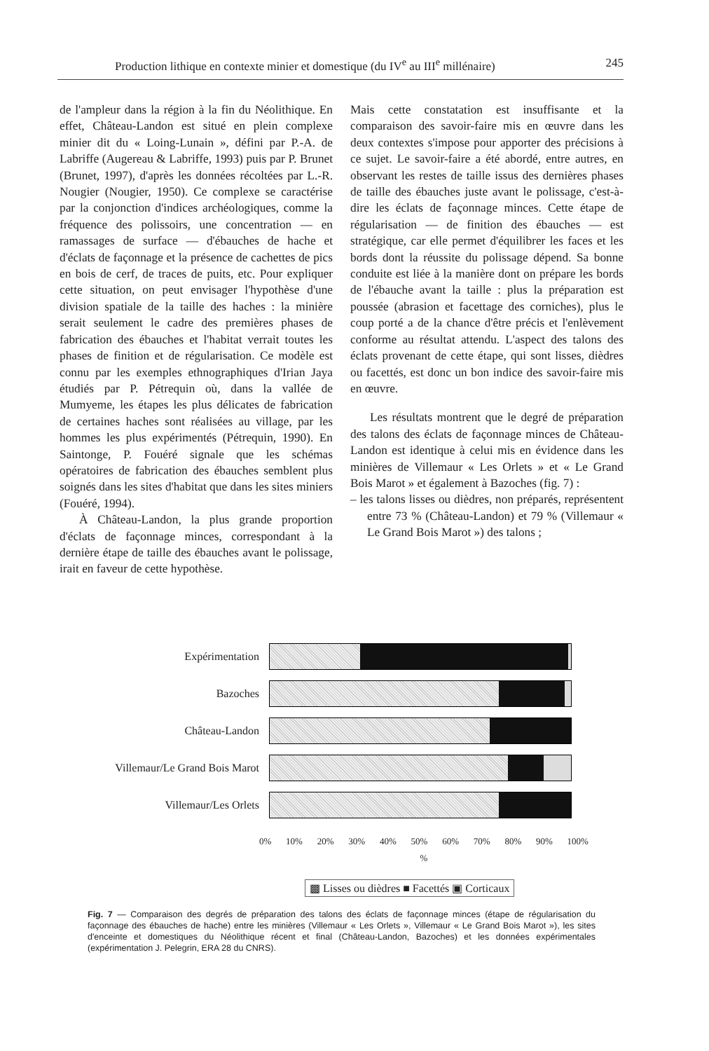Production lithique en contexte minier et domestique (du IV<sup>e</sup> au III<sup>e</sup> millénaire) 245
de l'ampleur dans la région à la fin du Néolithique. En effet, Château-Landon est situé en plein complexe minier dit du « Loing-Lunain », défini par P.-A. de Labriffe (Augereau & Labriffe, 1993) puis par P. Brunet (Brunet, 1997), d'après les données récoltées par L.-R. Nougier (Nougier, 1950). Ce complexe se caractérise par la conjonction d'indices archéologiques, comme la fréquence des polissoirs, une concentration — en ramassages de surface — d'ébauches de hache et d'éclats de façonnage et la présence de cachettes de pics en bois de cerf, de traces de puits, etc. Pour expliquer cette situation, on peut envisager l'hypothèse d'une division spatiale de la taille des haches : la minière serait seulement le cadre des premières phases de fabrication des ébauches et l'habitat verrait toutes les phases de finition et de régularisation. Ce modèle est connu par les exemples ethnographiques d'Irian Jaya étudiés par P. Pétrequin où, dans la vallée de Mumyeme, les étapes les plus délicates de fabrication de certaines haches sont réalisées au village, par les hommes les plus expérimentés (Pétrequin, 1990). En Saintonge, P. Fouéré signale que les schémas opératoires de fabrication des ébauches semblent plus soignés dans les sites d'habitat que dans les sites miniers (Fouéré, 1994).
À Château-Landon, la plus grande proportion d'éclats de façonnage minces, correspondant à la dernière étape de taille des ébauches avant le polissage, irait en faveur de cette hypothèse.
Mais cette constatation est insuffisante et la comparaison des savoir-faire mis en œuvre dans les deux contextes s'impose pour apporter des précisions à ce sujet. Le savoir-faire a été abordé, entre autres, en observant les restes de taille issus des dernières phases de taille des ébauches juste avant le polissage, c'est-à-dire les éclats de façonnage minces. Cette étape de régularisation — de finition des ébauches — est stratégique, car elle permet d'équilibrer les faces et les bords dont la réussite du polissage dépend. Sa bonne conduite est liée à la manière dont on prépare les bords de l'ébauche avant la taille : plus la préparation est poussée (abrasion et facettage des corniches), plus le coup porté a de la chance d'être précis et l'enlèvement conforme au résultat attendu. L'aspect des talons des éclats provenant de cette étape, qui sont lisses, dièdres ou facettés, est donc un bon indice des savoir-faire mis en œuvre.
Les résultats montrent que le degré de préparation des talons des éclats de façonnage minces de Château-Landon est identique à celui mis en évidence dans les minières de Villemaur « Les Orlets » et « Le Grand Bois Marot » et également à Bazoches (fig. 7) :
– les talons lisses ou dièdres, non préparés, représentent entre 73 % (Château-Landon) et 79 % (Villemaur « Le Grand Bois Marot ») des talons ;
Expérimentation
Bazoches
Château-Landon
Villemaur/Le Grand Bois Marot
Villemaur/Les Orlets
0% 10% 20% 30% 40% 50% 60% 70% 80% 90% 100%
%
▩ Lisses ou dièdres ■ Facettés ▣ Corticaux
Fig. 7 — Comparaison des degrés de préparation des talons des éclats de façonnage minces (étape de régularisation du façonnage des ébauches de hache) entre les minières (Villemaur « Les Orlets », Villemaur « Le Grand Bois Marot »), les sites d'enceinte et domestiques du Néolithique récent et final (Château-Landon, Bazoches) et les données expérimentales (expérimentation J. Pelegrin, ERA 28 du CNRS).